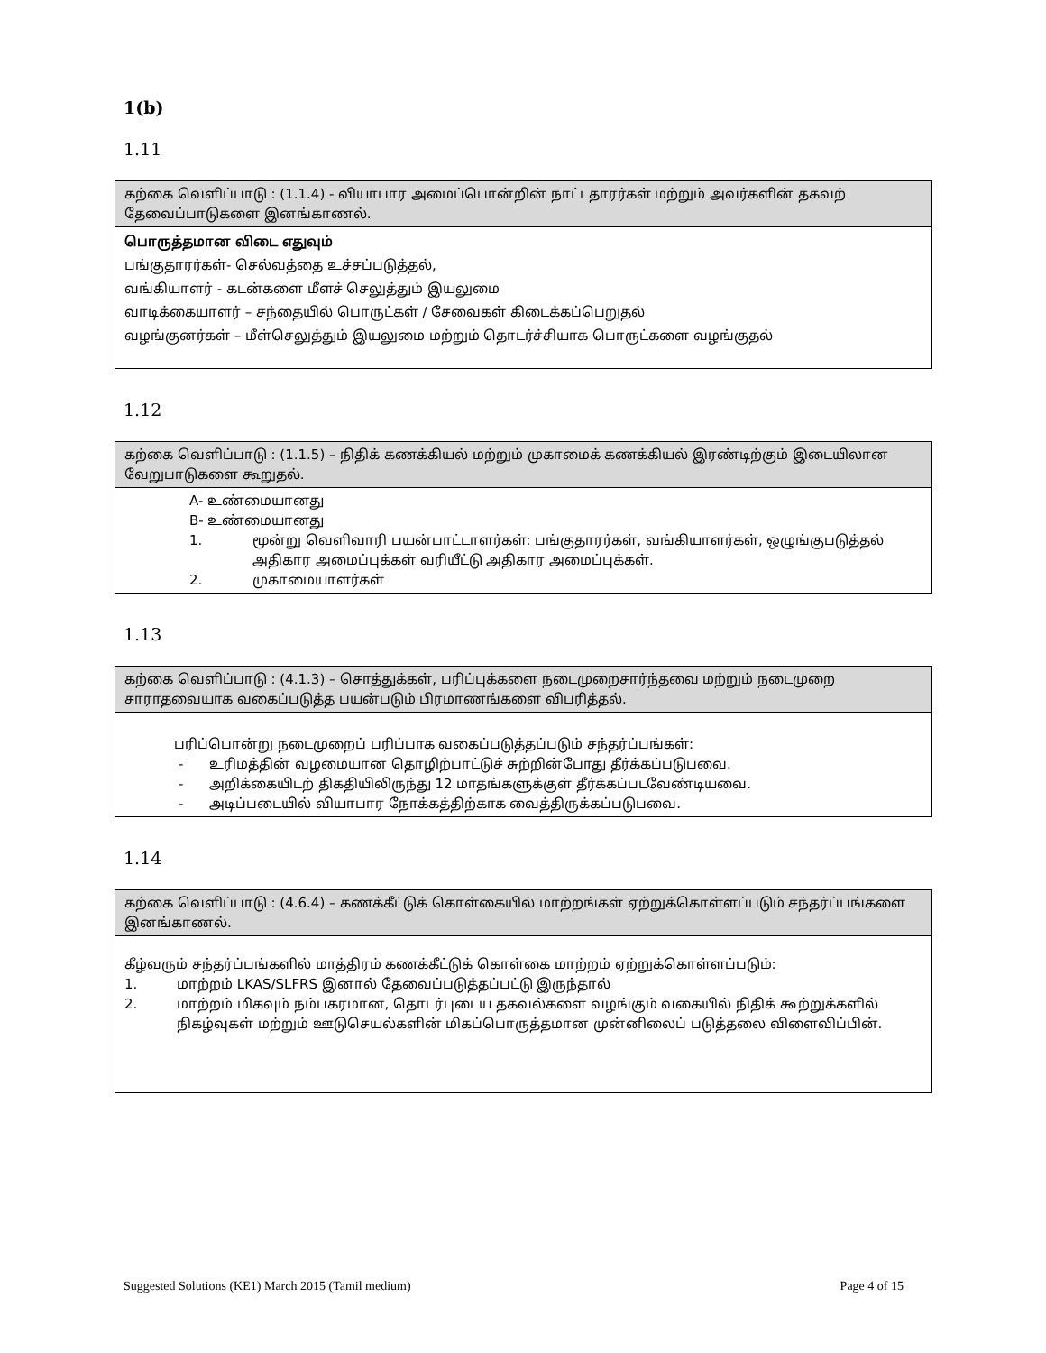1(b)
1.11
| கற்கை வெளிப்பாடு : (1.1.4) - வியாபார அமைப்பொன்றின் நாட்டதாரர்கள் மற்றும் அவர்களின் தகவற் தேவைப்பாடுகளை இனங்காணல். |
| பொருத்தமான விடை எதுவும் பங்குதாரர்கள்- செல்வத்தை உச்சப்படுத்தல், வங்கியாளர் - கடன்களை மீளச் செலுத்தும் இயலுமை வாடிக்கையாளர் – சந்தையில் பொருட்கள் / சேவைகள் கிடைக்கப்பெறுதல் வழங்குனர்கள் – மீள்செலுத்தும் இயலுமை மற்றும் தொடர்ச்சியாக பொருட்களை வழங்குதல் |
1.12
| கற்கை வெளிப்பாடு : (1.1.5) – நிதிக் கணக்கியல் மற்றும் முகாமைக் கணக்கியல் இரண்டிற்கும் இடையிலான வேறுபாடுகளை கூறுதல். |
| A- உண்மையானது B- உண்மையானது 1. மூன்று வெளிவாரி பயன்பாட்டாளர்கள்: பங்குதாரர்கள், வங்கியாளர்கள், ஒழுங்குபடுத்தல் அதிகார அமைப்புக்கள் வரியீட்டு அதிகார அமைப்புக்கள். 2. முகாமையாளர்கள் |
1.13
| கற்கை வெளிப்பாடு : (4.1.3) – சொத்துக்கள், பரிப்புக்களை நடைமுறைசார்ந்தவை மற்றும் நடைமுறை சாராதவையாக வகைப்படுத்த பயன்படும் பிரமாணங்களை விபரித்தல். |
| பரிப்பொன்று நடைமுறைப் பரிப்பாக வகைப்படுத்தப்படும் சந்தர்ப்பங்கள்: - உரிமத்தின் வழமையான தொழிற்பாட்டுச் சுற்றின்போது தீர்க்கப்படுபவை. - அறிக்கையிடற் திகதியிலிருந்து 12 மாதங்களுக்குள் தீர்க்கப்படவேண்டியவை. - அடிப்படையில் வியாபார நோக்கத்திற்காக வைத்திருக்கப்படுபவை. |
1.14
| கற்கை வெளிப்பாடு : (4.6.4) – கணக்கீட்டுக் கொள்கையில் மாற்றங்கள் ஏற்றுக்கொள்ளப்படும் சந்தர்ப்பங்களை இனங்காணல். |
| கீழ்வரும் சந்தர்ப்பங்களில் மாத்திரம் கணக்கீட்டுக் கொள்கை மாற்றம் ஏற்றுக்கொள்ளப்படும்: 1. மாற்றம் LKAS/SLFRS இனால் தேவைப்படுத்தப்பட்டு இருந்தால் 2. மாற்றம் மிகவும் நம்பகரமான, தொடர்புடைய தகவல்களை வழங்கும் வகையில் நிதிக் கூற்றுக்களில் நிகழ்வுகள் மற்றும் ஊடுசெயல்களின் மிகப்பொருத்தமான முன்னிலைப் படுத்தலை விளைவிப்பின். |
Suggested Solutions (KE1) March 2015 (Tamil medium) Page 4 of 15